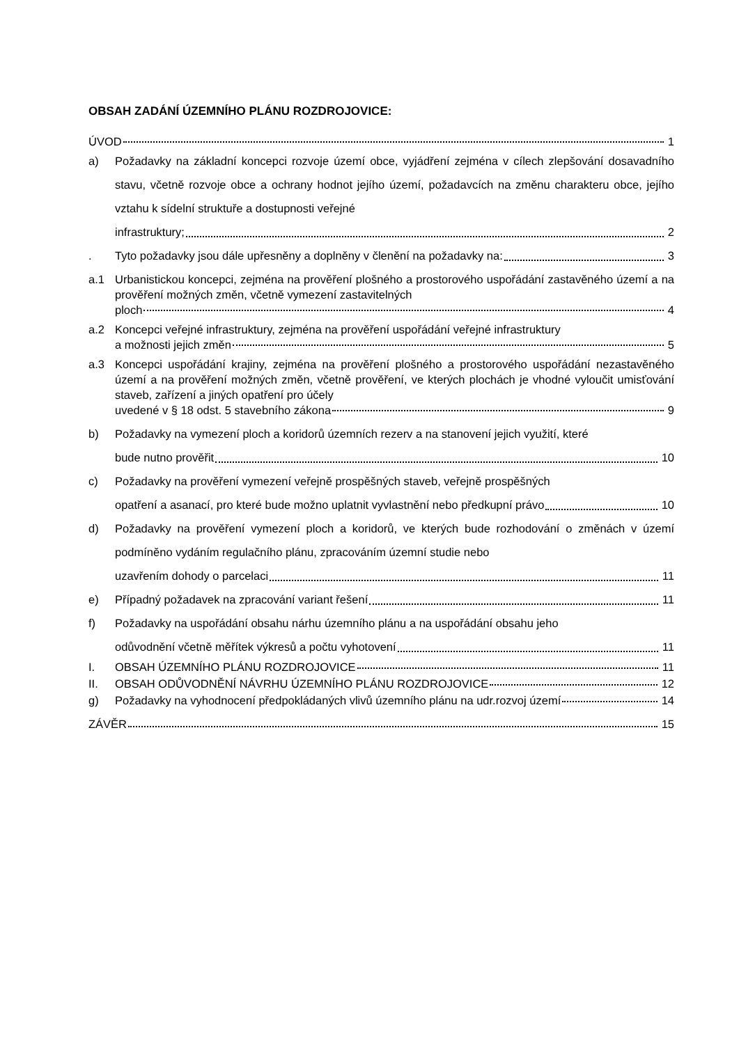OBSAH ZADÁNÍ ÚZEMNÍHO PLÁNU ROZDROJOVICE:
ÚVOD 1
a)
Požadavky na základní koncepci rozvoje území obce, vyjádření zejména v cílech zlepšování dosavadního stavu, včetně rozvoje obce a ochrany hodnot jejího území, požadavcích na změnu charakteru obce, jejího vztahu k sídelní struktuře a dostupnosti veřejné
infrastruktury; 2
. Tyto požadavky jsou dále upřesněny a doplněny v členění na požadavky na: 3
a.1
Urbanistickou koncepci, zejména na prověření plošného a prostorového uspořádání zastavěného území a na prověření možných změn, včetně vymezení zastavitelných
ploch 4
a.2
Koncepci veřejné infrastruktury, zejména na prověření uspořádání veřejné infrastruktury
a možnosti jejich změn 5
a.3
Koncepci uspořádání krajiny, zejména na prověření plošného a prostorového uspořádání nezastavěného území a na prověření možných změn, včetně prověření, ve kterých plochách je vhodné vyloučit umisťování staveb, zařízení a jiných opatření pro účely
uvedené v § 18 odst. 5 stavebního zákona 9
b)
Požadavky na vymezení ploch a koridorů územních rezerv a na stanovení jejich využití, které
bude nutno prověřit 10
c)
Požadavky na prověření vymezení veřejně prospěšných staveb, veřejně prospěšných
opatření a asanací, pro které bude možno uplatnit vyvlastnění nebo předkupní právo 10
d)
Požadavky na prověření vymezení ploch a koridorů, ve kterých bude rozhodování o změnách v území podmíněno vydáním regulačního plánu, zpracováním územní studie nebo
uzavřením dohody o parcelaci 11
e) Případný požadavek na zpracování variant řešení 11
f)
Požadavky na uspořádání obsahu nárhu územního plánu a na uspořádání obsahu jeho
odůvodnění včetně měřítek výkresů a počtu vyhotovení 11
I. OBSAH ÚZEMNÍHO PLÁNU ROZDROJOVICE 11
II. OBSAH ODŮVODNĚNÍ NÁVRHU ÚZEMNÍHO PLÁNU ROZDROJOVICE 12
g) Požadavky na vyhodnocení předpokládaných vlivů územního plánu na udr.rozvoj území 14
ZÁVĚR 15